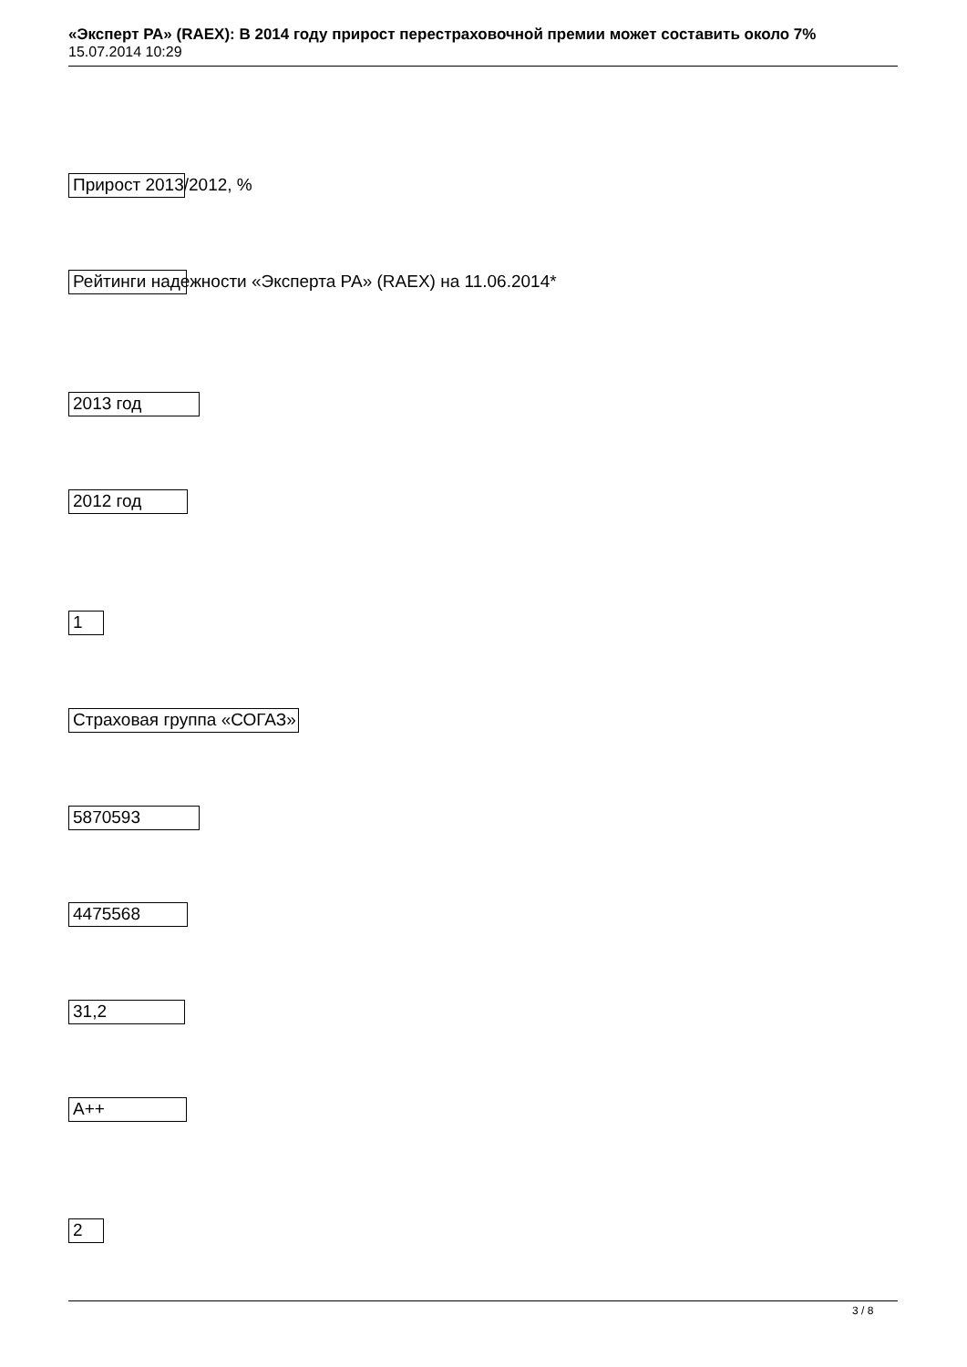«Эксперт РА» (RAEX): В 2014 году прирост перестраховочной премии может составить около 7%
15.07.2014 10:29
Прирост 2013/2012, %
Рейтинги надежности «Эксперта РА» (RAEX) на 11.06.2014*
2013 год
2012 год
1
Страховая группа «СОГАЗ»
5870593
4475568
31,2
A++
2
3 / 8